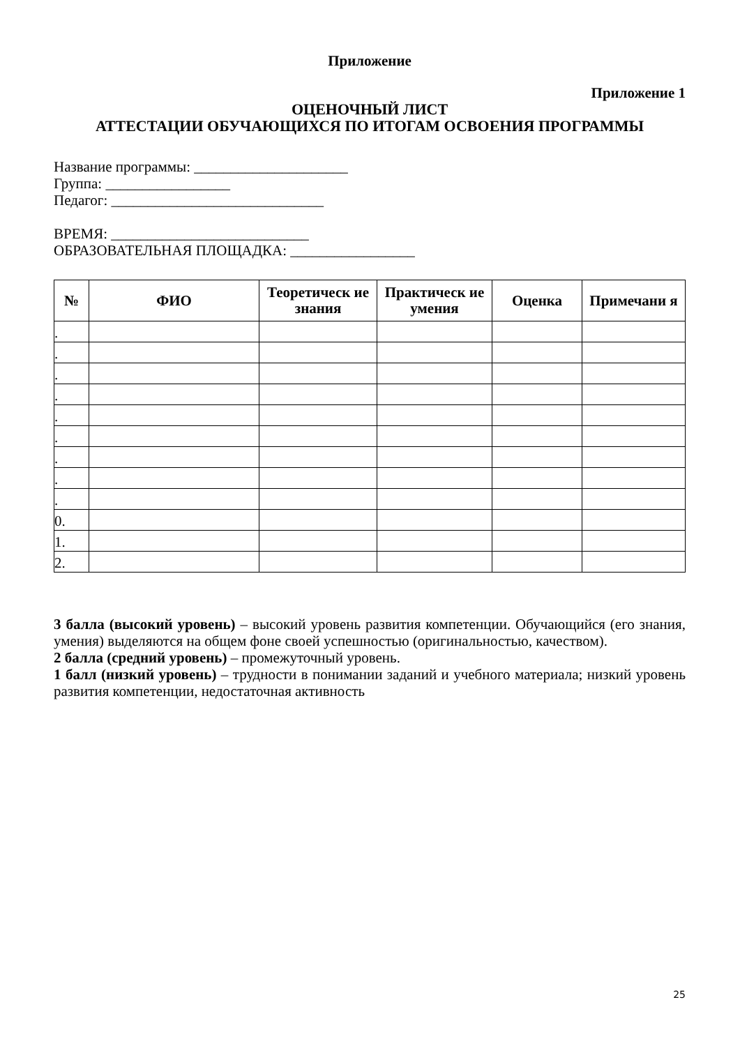Приложение
Приложение 1
ОЦЕНОЧНЫЙ ЛИСТ
АТТЕСТАЦИИ ОБУЧАЮЩИХСЯ ПО ИТОГАМ ОСВОЕНИЯ ПРОГРАММЫ
Название программы: _____________________
Группа: _________________
Педагог: _____________________________
ВРЕМЯ: ___________________________
ОБРАЗОВАТЕЛЬНАЯ ПЛОЩАДКА: _________________
| № | ФИО | Теоретическ ие знания | Практическ ие умения | Оценка | Примечани я |
| --- | --- | --- | --- | --- | --- |
| . | | | | | |
| . | | | | | |
| . | | | | | |
| . | | | | | |
| . | | | | | |
| . | | | | | |
| . | | | | | |
| . | | | | | |
| . | | | | | |
| 0. | | | | | |
| 1. | | | | | |
| 2. | | | | | |
3 балла (высокий уровень) – высокий уровень развития компетенции. Обучающийся (его знания, умения) выделяются на общем фоне своей успешностью (оригинальностью, качеством).
2 балла (средний уровень) – промежуточный уровень.
1 балл (низкий уровень) – трудности в понимании заданий и учебного материала; низкий уровень развития компетенции, недостаточная активность
25